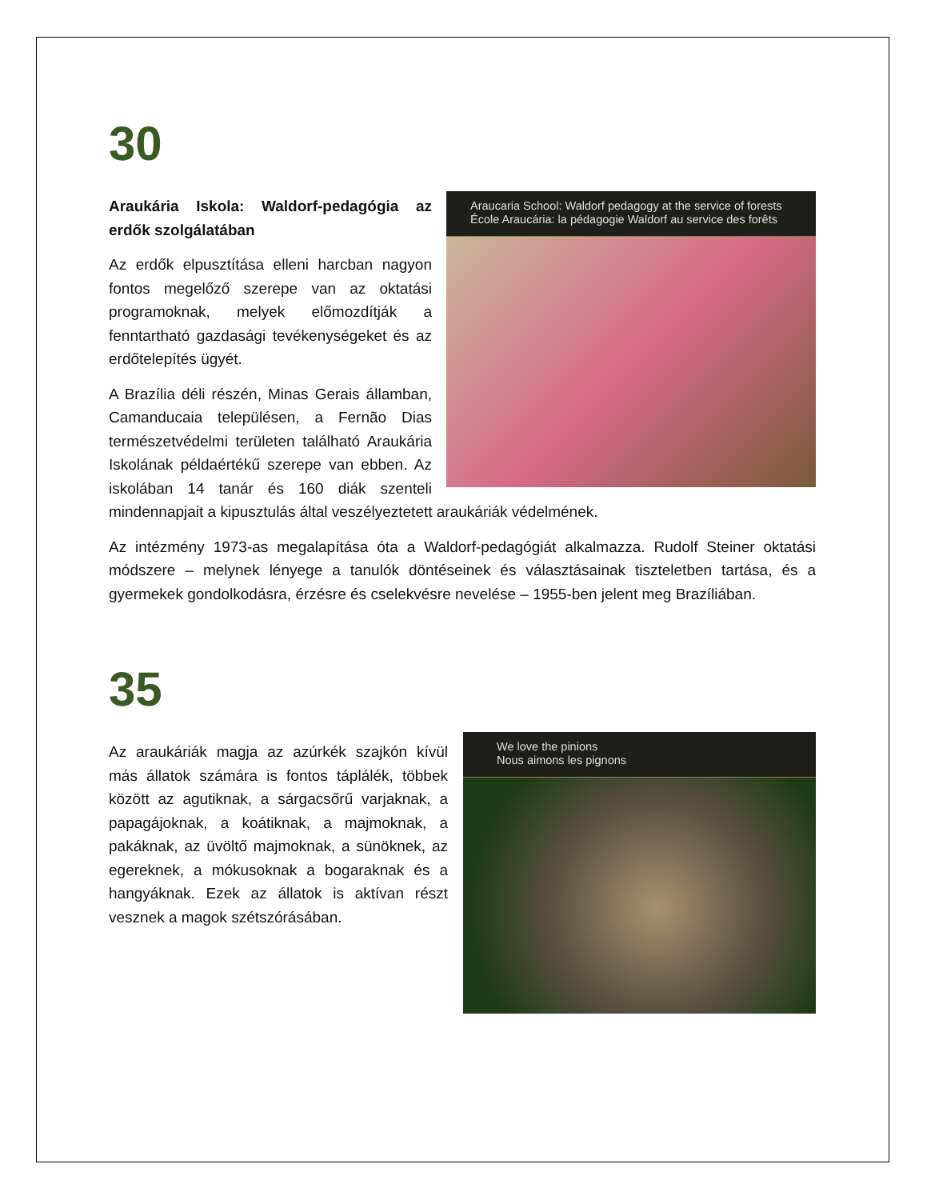30
Araucaria School: Waldorf pedagogy at the service of forests
École Araucária: la pédagogie Waldorf au service des forêts
Araukária Iskola: Waldorf-pedagógia az erdők szolgálatában
Az erdők elpusztítása elleni harcban nagyon fontos megelőző szerepe van az oktatási programoknak, melyek előmozdítják a fenntartható gazdasági tevékenységeket és az erdőtelepítés ügyét.
A Brazília déli részén, Minas Gerais államban, Camanducaia településen, a Fernão Dias természetvédelmi területen található Araukária Iskolának példaértékű szerepe van ebben. Az iskolában 14 tanár és 160 diák szenteli mindennapjait a kipusztulás által veszélyeztetett araukáriák védelmének.
Az intézmény 1973-as megalapítása óta a Waldorf-pedagógiát alkalmazza. Rudolf Steiner oktatási módszere – melynek lényege a tanulók döntéseinek és választásainak tiszteletben tartása, és a gyermekek gondolkodásra, érzésre és cselekvésre nevelése – 1955-ben jelent meg Brazíliában.
35
We love the pinions
Nous aimons les pignons
Az araukáriák magja az azúrkék szajkón kívül más állatok számára is fontos táplálék, többek között az agutiknak, a sárgacsőrű varjaknak, a papagájoknak, a koátiknak, a majmoknak, a pakáknak, az üvöltő majmoknak, a sünöknek, az egereknek, a mókusoknak a bogaraknak és a hangyáknak. Ezek az állatok is aktívan részt vesznek a magok szétszórásában.